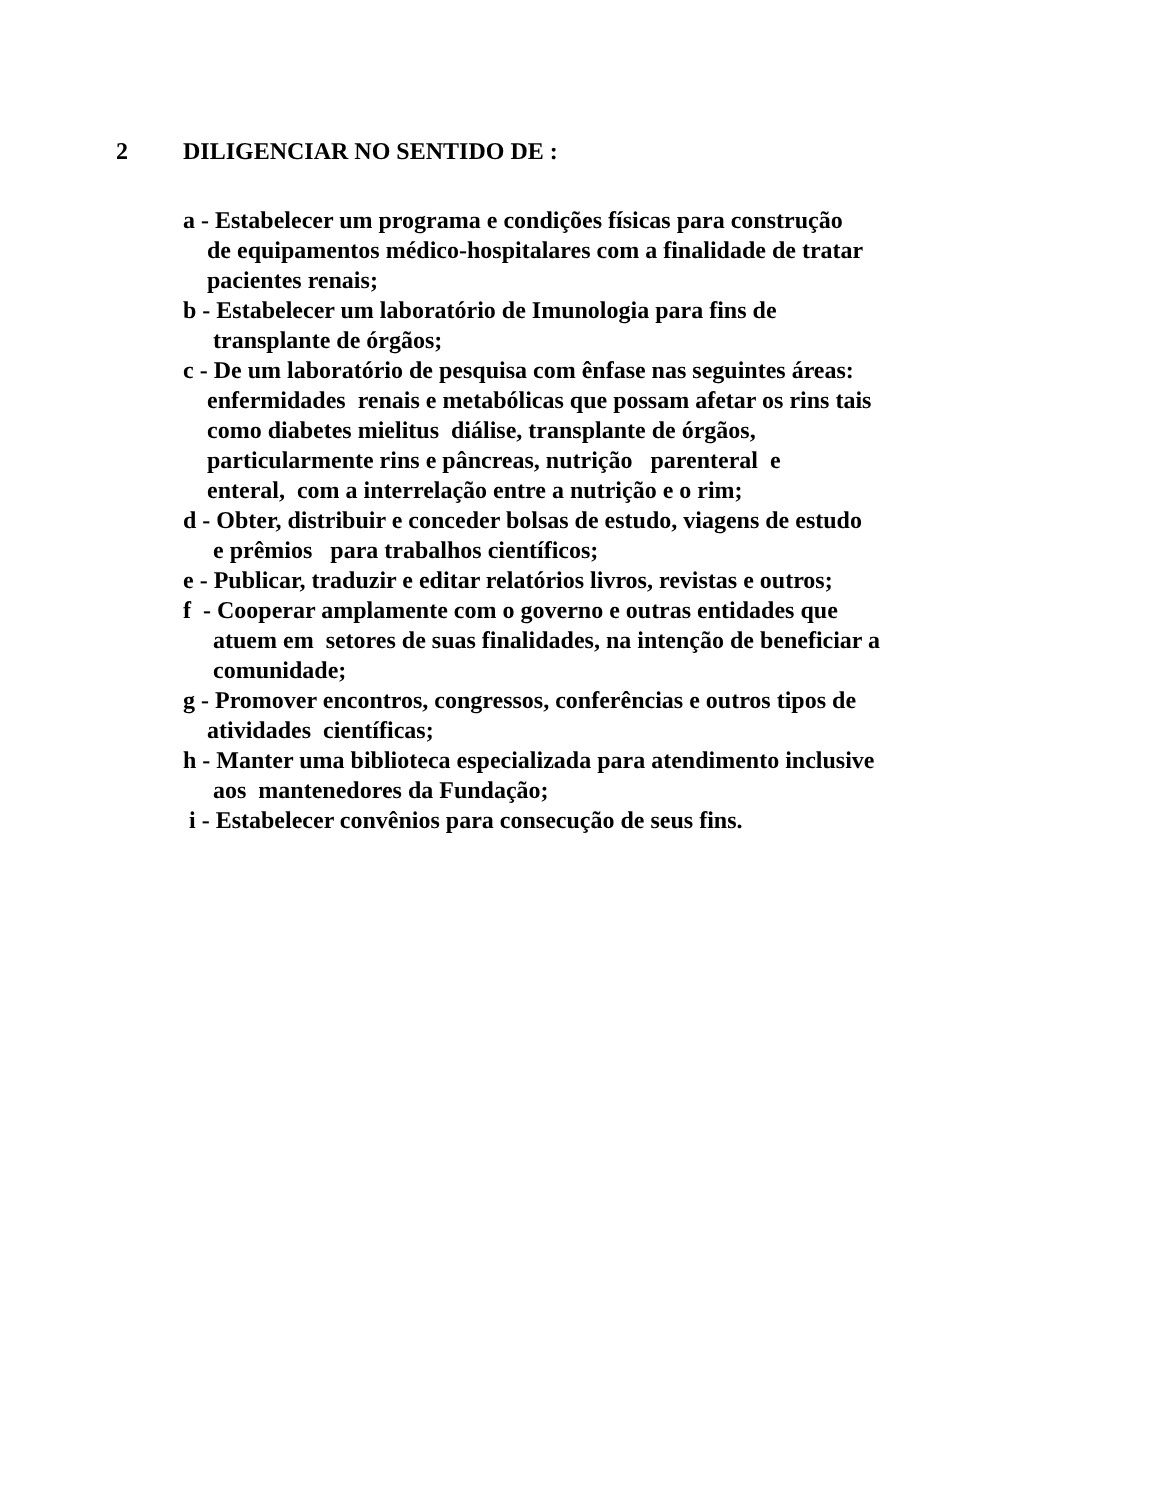2 DILIGENCIAR NO SENTIDO DE :
a - Estabelecer um programa e condições físicas para construção de equipamentos médico-hospitalares com a finalidade de tratar pacientes renais;
b - Estabelecer um laboratório de Imunologia para fins de transplante de órgãos;
c - De um laboratório de pesquisa com ênfase nas seguintes áreas: enfermidades renais e metabólicas que possam afetar os rins tais como diabetes mielitus diálise, transplante de órgãos, particularmente rins e pâncreas, nutrição parenteral e enteral, com a interrelação entre a nutrição e o rim;
d - Obter, distribuir e conceder bolsas de estudo, viagens de estudo e prêmios para trabalhos científicos;
e - Publicar, traduzir e editar relatórios livros, revistas e outros;
f - Cooperar amplamente com o governo e outras entidades que atuem em setores de suas finalidades, na intenção de beneficiar a comunidade;
g - Promover encontros, congressos, conferências e outros tipos de atividades científicas;
h - Manter uma biblioteca especializada para atendimento inclusive aos mantenedores da Fundação;
i - Estabelecer convênios para consecução de seus fins.